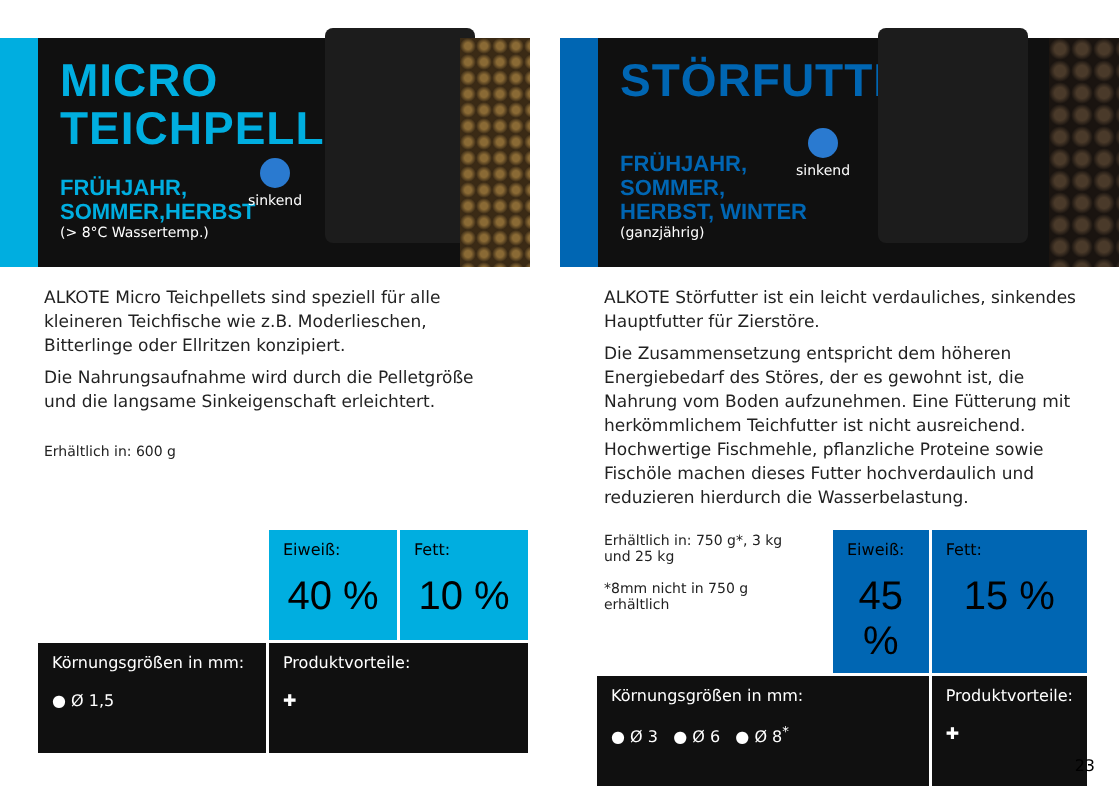MICRO
TEICHPELLETS
FRÜHJAHR,
SOMMER,HERBST
(> 8°C Wassertemp.)
sinkend
ALKOTE Micro Teichpellets sind speziell für alle kleineren Teichfische wie z.B. Moderlieschen, Bitterlinge oder Ellritzen konzipiert.
Die Nahrungsaufnahme wird durch die Pelletgröße und die langsame Sinkeigenschaft erleichtert.
Erhältlich in: 600 g
| | Eiweiß: 40 % | Fett: 10 % |
| Körnungsgrößen in mm: ● Ø 1,5 | Produktvorteile: ✚ | |
STÖRFUTTER
FRÜHJAHR,
SOMMER,
HERBST, WINTER
(ganzjährig)
sinkend
ALKOTE Störfutter ist ein leicht verdauliches, sinkendes Hauptfutter für Zierstöre.
Die Zusammensetzung entspricht dem höheren Energiebedarf des Störes, der es gewohnt ist, die Nahrung vom Boden aufzunehmen. Eine Fütterung mit herkömmlichem Teichfutter ist nicht ausreichend. Hochwertige Fischmehle, pflanzliche Proteine sowie Fischöle machen dieses Futter hochverdaulich und reduzieren hierdurch die Wasserbelastung.
Erhältlich in: 750 g*, 3 kg und 25 kg
*8mm nicht in 750 g erhältlich
| | Eiweiß: 45 % | Fett: 15 % |
| Körnungsgrößen in mm: ● Ø 3 ● Ø 6 ● Ø 8<sup>*</sup> | | Produktvorteile: ✚ |
23